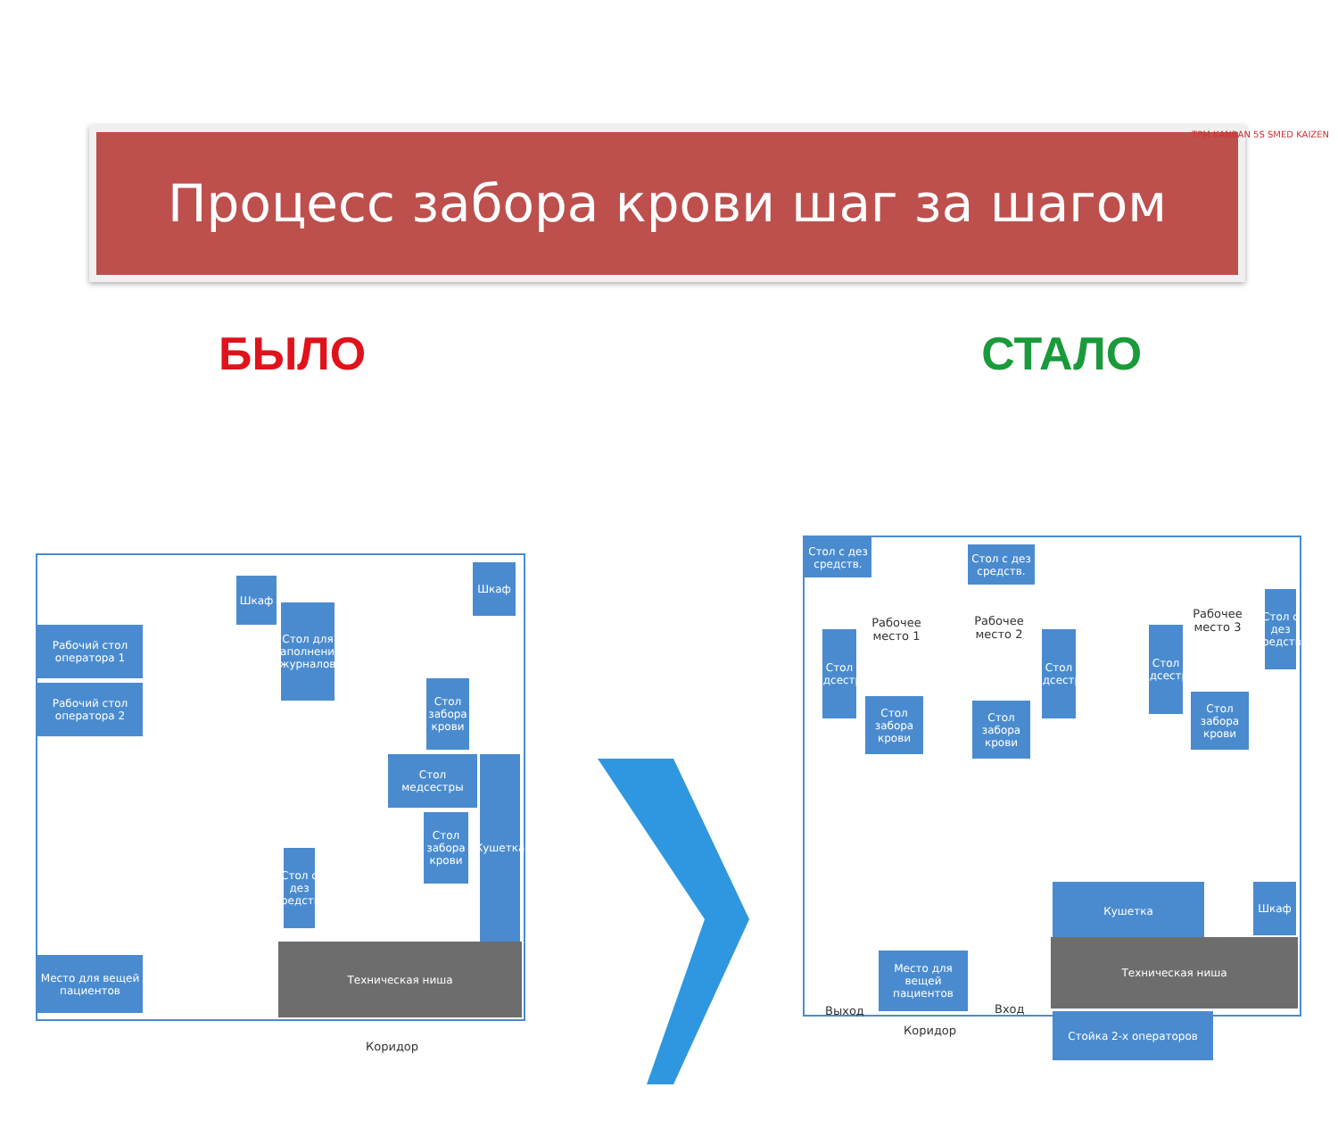TPM KANBAN 5S SMED KAIZEN
Процесс забора крови шаг за шагом
БЫЛО СТАЛО
Рабочий стол оператора 1
Рабочий стол оператора 2
Шкаф
Стол для заполнения журналов
Шкаф
Стол забора крови
Стол медсестры
Стол забора крови
Кушетка
Стол с дез средств.
Место для вещей пациентов
Техническая ниша
Коридор
Стол с дез средств.
Стол с дез средств.
Стол с дез средств.
Рабочее место 1
Рабочее место 2
Рабочее место 3
Стол медсестры
Стол медсестры
Стол медсестры
Стол забора крови
Стол забора крови
Стол забора крови
Кушетка Шкаф
Техническая ниша
Место для вещей пациентов
Выход Вход
Коридор
Стойка 2-х операторов